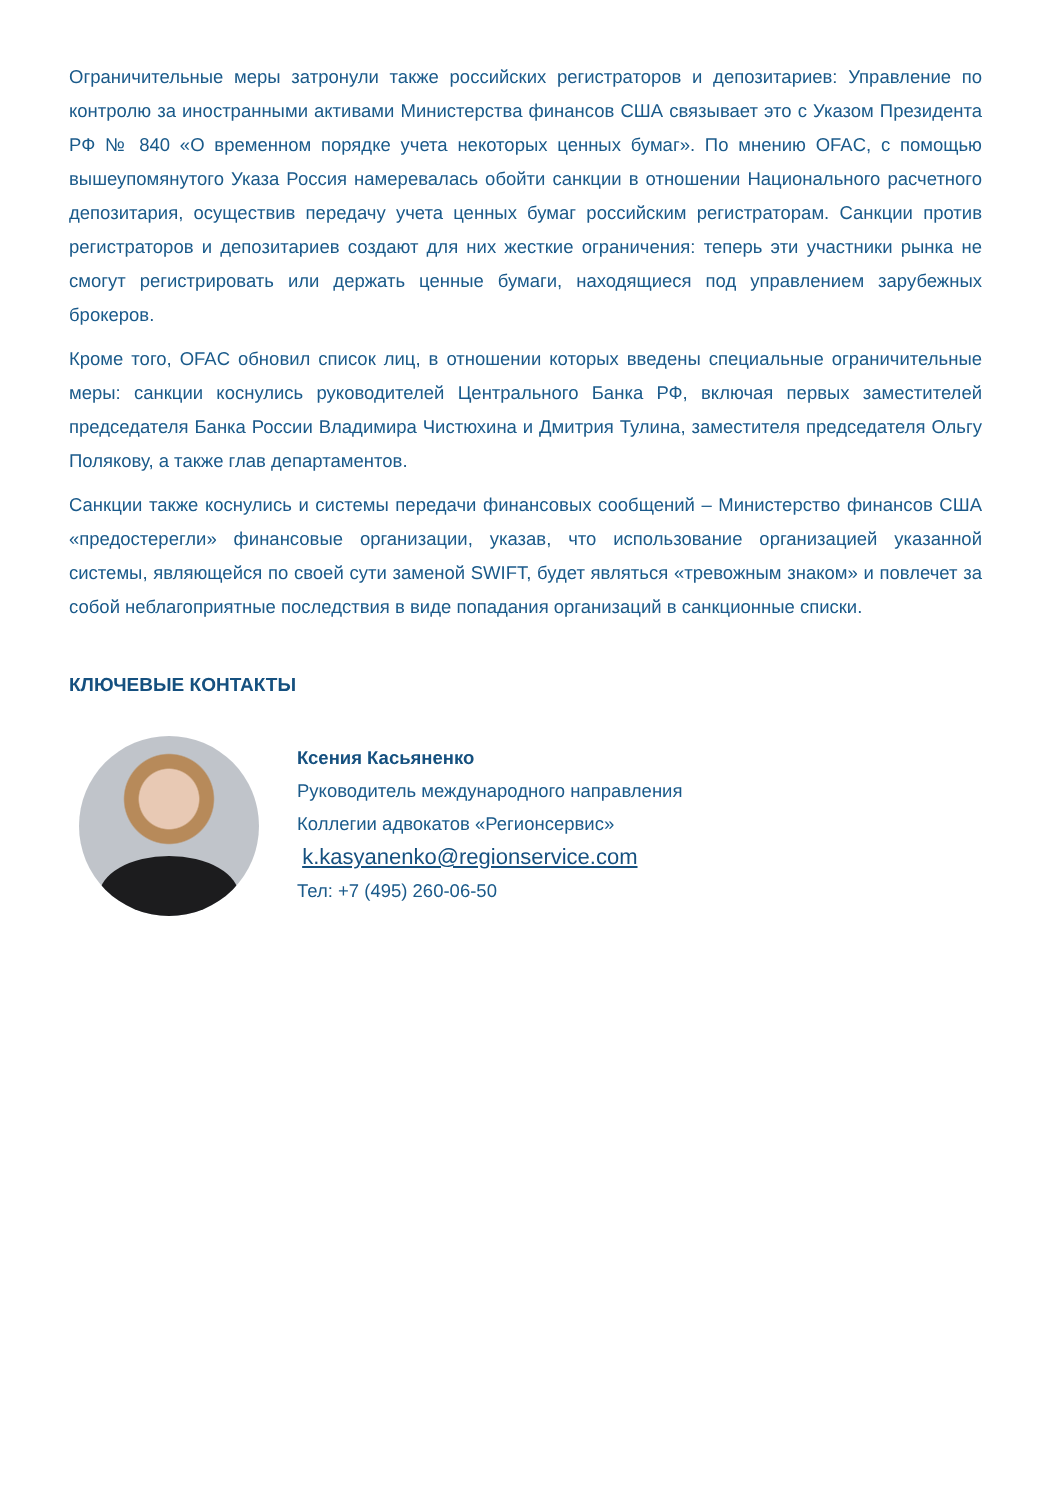Ограничительные меры затронули также российских регистраторов и депозитариев: Управление по контролю за иностранными активами Министерства финансов США связывает это с Указом Президента РФ № 840 «О временном порядке учета некоторых ценных бумаг». По мнению OFAC, с помощью вышеупомянутого Указа Россия намеревалась обойти санкции в отношении Национального расчетного депозитария, осуществив передачу учета ценных бумаг российским регистраторам. Санкции против регистраторов и депозитариев создают для них жесткие ограничения: теперь эти участники рынка не смогут регистрировать или держать ценные бумаги, находящиеся под управлением зарубежных брокеров.
Кроме того, OFAC обновил список лиц, в отношении которых введены специальные ограничительные меры: санкции коснулись руководителей Центрального Банка РФ, включая первых заместителей председателя Банка России Владимира Чистюхина и Дмитрия Тулина, заместителя председателя Ольгу Полякову, а также глав департаментов.
Санкции также коснулись и системы передачи финансовых сообщений – Министерство финансов США «предостерегли» финансовые организации, указав, что использование организацией указанной системы, являющейся по своей сути заменой SWIFT, будет являться «тревожным знаком» и повлечет за собой неблагоприятные последствия в виде попадания организаций в санкционные списки.
КЛЮЧЕВЫЕ КОНТАКТЫ
Ксения Касьяненко
Руководитель международного направления
Коллегии адвокатов «Регионсервис»
k.kasyanenko@regionservice.com
Тел: +7 (495) 260-06-50